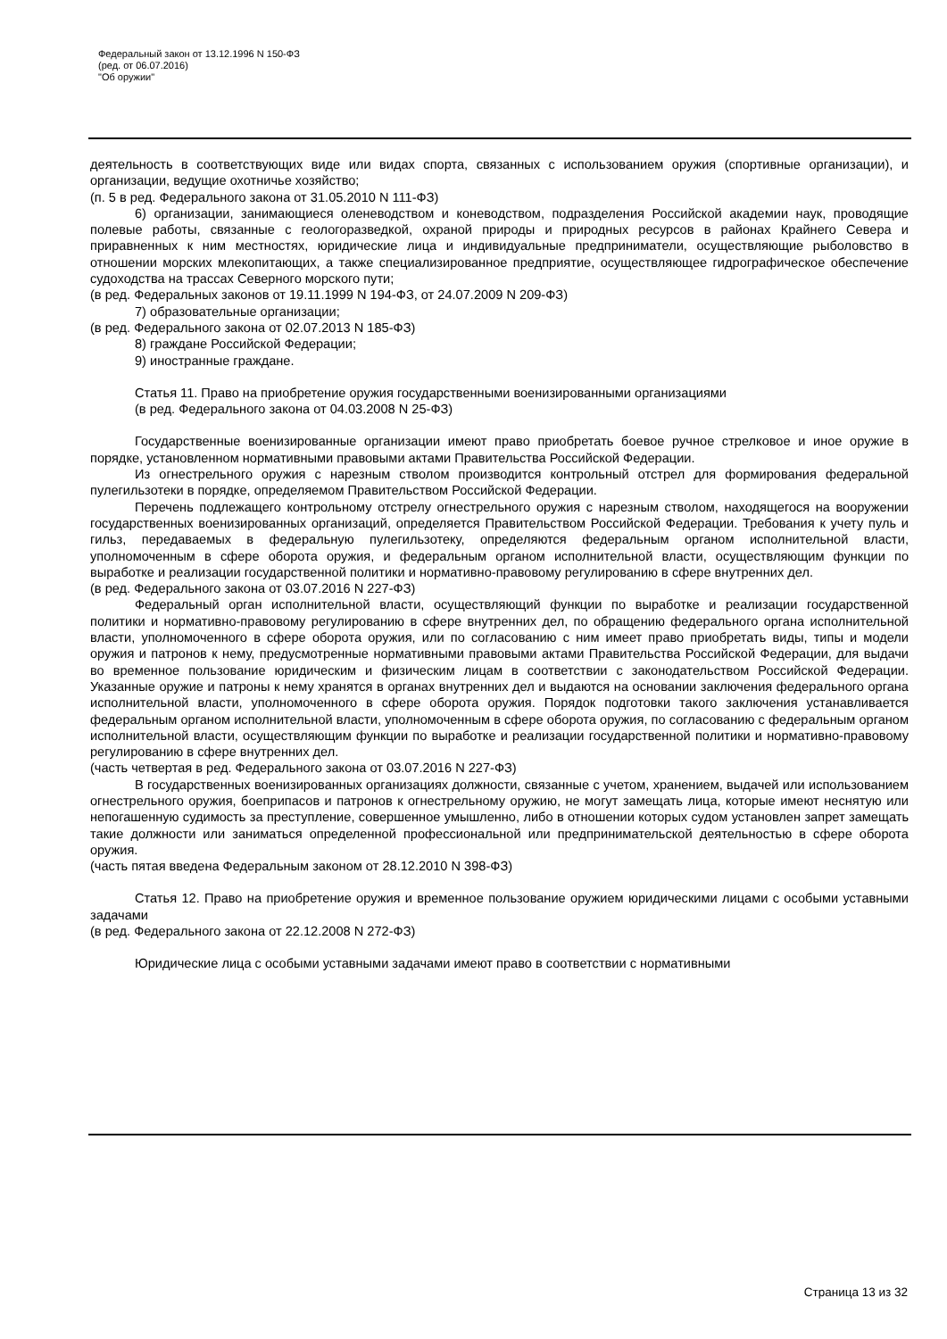Федеральный закон от 13.12.1996 N 150-ФЗ
(ред. от 06.07.2016)
"Об оружии"
деятельность в соответствующих виде или видах спорта, связанных с использованием оружия (спортивные организации), и организации, ведущие охотничье хозяйство;
(п. 5 в ред. Федерального закона от 31.05.2010 N 111-ФЗ)
6) организации, занимающиеся оленеводством и коневодством, подразделения Российской академии наук, проводящие полевые работы, связанные с геологоразведкой, охраной природы и природных ресурсов в районах Крайнего Севера и приравненных к ним местностях, юридические лица и индивидуальные предприниматели, осуществляющие рыболовство в отношении морских млекопитающих, а также специализированное предприятие, осуществляющее гидрографическое обеспечение судоходства на трассах Северного морского пути;
(в ред. Федеральных законов от 19.11.1999 N 194-ФЗ, от 24.07.2009 N 209-ФЗ)
7) образовательные организации;
(в ред. Федерального закона от 02.07.2013 N 185-ФЗ)
8) граждане Российской Федерации;
9) иностранные граждане.
Статья 11. Право на приобретение оружия государственными военизированными организациями
(в ред. Федерального закона от 04.03.2008 N 25-ФЗ)
Государственные военизированные организации имеют право приобретать боевое ручное стрелковое и иное оружие в порядке, установленном нормативными правовыми актами Правительства Российской Федерации.
Из огнестрельного оружия с нарезным стволом производится контрольный отстрел для формирования федеральной пулегильзотеки в порядке, определяемом Правительством Российской Федерации.
Перечень подлежащего контрольному отстрелу огнестрельного оружия с нарезным стволом, находящегося на вооружении государственных военизированных организаций, определяется Правительством Российской Федерации. Требования к учету пуль и гильз, передаваемых в федеральную пулегильзотеку, определяются федеральным органом исполнительной власти, уполномоченным в сфере оборота оружия, и федеральным органом исполнительной власти, осуществляющим функции по выработке и реализации государственной политики и нормативно-правовому регулированию в сфере внутренних дел.
(в ред. Федерального закона от 03.07.2016 N 227-ФЗ)
Федеральный орган исполнительной власти, осуществляющий функции по выработке и реализации государственной политики и нормативно-правовому регулированию в сфере внутренних дел, по обращению федерального органа исполнительной власти, уполномоченного в сфере оборота оружия, или по согласованию с ним имеет право приобретать виды, типы и модели оружия и патронов к нему, предусмотренные нормативными правовыми актами Правительства Российской Федерации, для выдачи во временное пользование юридическим и физическим лицам в соответствии с законодательством Российской Федерации. Указанные оружие и патроны к нему хранятся в органах внутренних дел и выдаются на основании заключения федерального органа исполнительной власти, уполномоченного в сфере оборота оружия. Порядок подготовки такого заключения устанавливается федеральным органом исполнительной власти, уполномоченным в сфере оборота оружия, по согласованию с федеральным органом исполнительной власти, осуществляющим функции по выработке и реализации государственной политики и нормативно-правовому регулированию в сфере внутренних дел.
(часть четвертая в ред. Федерального закона от 03.07.2016 N 227-ФЗ)
В государственных военизированных организациях должности, связанные с учетом, хранением, выдачей или использованием огнестрельного оружия, боеприпасов и патронов к огнестрельному оружию, не могут замещать лица, которые имеют неснятую или непогашенную судимость за преступление, совершенное умышленно, либо в отношении которых судом установлен запрет замещать такие должности или заниматься определенной профессиональной или предпринимательской деятельностью в сфере оборота оружия.
(часть пятая введена Федеральным законом от 28.12.2010 N 398-ФЗ)
Статья 12. Право на приобретение оружия и временное пользование оружием юридическими лицами с особыми уставными задачами
(в ред. Федерального закона от 22.12.2008 N 272-ФЗ)
Юридические лица с особыми уставными задачами имеют право в соответствии с нормативными
Страница 13 из 32